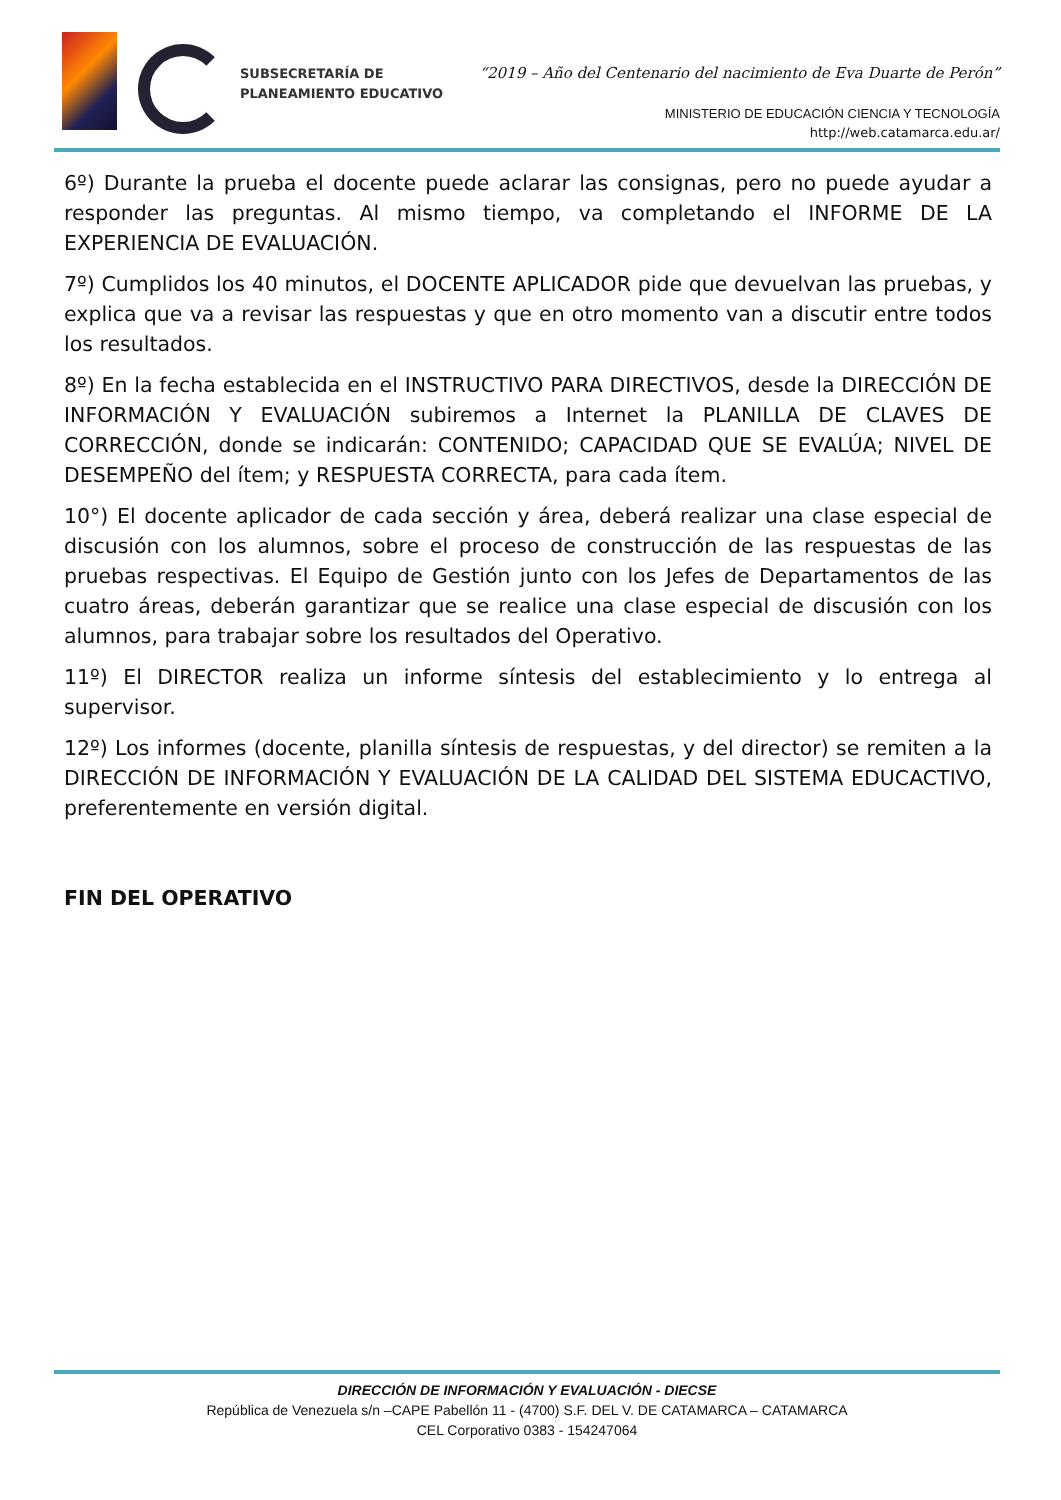SUBSECRETARÍA DE
PLANEAMIENTO EDUCATIVO
“2019 – Año del Centenario del nacimiento de Eva Duarte de Perón”
MINISTERIO DE EDUCACIÓN CIENCIA Y TECNOLOGÍA
http://web.catamarca.edu.ar/
6º) Durante la prueba el docente puede aclarar las consignas, pero no puede ayudar a responder las preguntas. Al mismo tiempo, va completando el INFORME DE LA EXPERIENCIA DE EVALUACIÓN.
7º) Cumplidos los 40 minutos, el DOCENTE APLICADOR pide que devuelvan las pruebas, y explica que va a revisar las respuestas y que en otro momento van a discutir entre todos los resultados.
8º) En la fecha establecida en el INSTRUCTIVO PARA DIRECTIVOS, desde la DIRECCIÓN DE INFORMACIÓN Y EVALUACIÓN subiremos a Internet la PLANILLA DE CLAVES DE CORRECCIÓN, donde se indicarán: CONTENIDO; CAPACIDAD QUE SE EVALÚA; NIVEL DE DESEMPEÑO del ítem; y RESPUESTA CORRECTA, para cada ítem.
10°) El docente aplicador de cada sección y área, deberá realizar una clase especial de discusión con los alumnos, sobre el proceso de construcción de las respuestas de las pruebas respectivas. El Equipo de Gestión junto con los Jefes de Departamentos de las cuatro áreas, deberán garantizar que se realice una clase especial de discusión con los alumnos, para trabajar sobre los resultados del Operativo.
11º) El DIRECTOR realiza un informe síntesis del establecimiento y lo entrega al supervisor.
12º) Los informes (docente, planilla síntesis de respuestas, y del director) se remiten a la DIRECCIÓN DE INFORMACIÓN Y EVALUACIÓN DE LA CALIDAD DEL SISTEMA EDUCACTIVO, preferentemente en versión digital.
FIN DEL OPERATIVO
DIRECCIÓN DE INFORMACIÓN Y EVALUACIÓN - DIECSE
República de Venezuela s/n –CAPE Pabellón 11 - (4700) S.F. DEL V. DE CATAMARCA – CATAMARCA
CEL Corporativo 0383 - 154247064